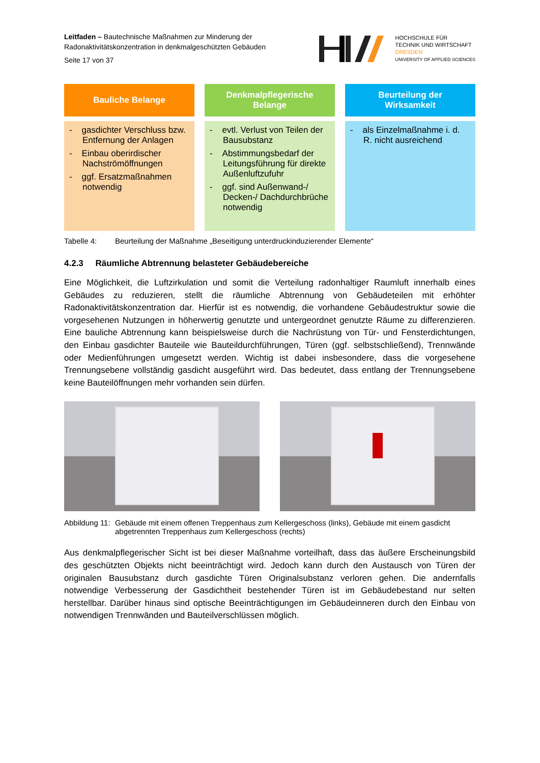Leitfaden – Bautechnische Maßnahmen zur Minderung der
Radonaktivitätskonzentration in denkmalgeschützten Gebäuden
Seite 17 von 37
HOCHSCHULE FÜR
TECHNIK UND WIRTSCHAFT
DRESDEN
UNIVERSITY OF APPLIED SCIENCES
| Bauliche Belange | Denkmalpflegerische Belange | Beurteilung der Wirksamkeit |
| --- | --- | --- |
| - gasdichter Verschluss bzw. Entfernung der Anlagen - Einbau oberirdischer Nachströmöffnungen - ggf. Ersatzmaßnahmen notwendig | - evtl. Verlust von Teilen der Bausubstanz - Abstimmungsbedarf der Leitungsführung für direkte Außenluftzufuhr - ggf. sind Außenwand-/ Decken-/ Dachdurchbrüche notwendig | - als Einzelmaßnahme i. d. R. nicht ausreichend |
Tabelle 4: Beurteilung der Maßnahme „Beseitigung unterdruckinduzierender Elemente“
4.2.3 Räumliche Abtrennung belasteter Gebäudebereiche
Eine Möglichkeit, die Luftzirkulation und somit die Verteilung radonhaltiger Raumluft innerhalb eines Gebäudes zu reduzieren, stellt die räumliche Abtrennung von Gebäudeteilen mit erhöhter Radonaktivitätskonzentration dar. Hierfür ist es notwendig, die vorhandene Gebäudestruktur sowie die vorgesehenen Nutzungen in höherwertig genutzte und untergeordnet genutzte Räume zu differenzieren. Eine bauliche Abtrennung kann beispielsweise durch die Nachrüstung von Tür- und Fensterdichtungen, den Einbau gasdichter Bauteile wie Bauteildurchführungen, Türen (ggf. selbstschließend), Trennwände oder Medienführungen umgesetzt werden. Wichtig ist dabei insbesondere, dass die vorgesehene Trennungsebene vollständig gasdicht ausgeführt wird. Das bedeutet, dass entlang der Trennungsebene keine Bauteilöffnungen mehr vorhanden sein dürfen.
Abbildung 11: Gebäude mit einem offenen Treppenhaus zum Kellergeschoss (links), Gebäude mit einem gasdicht abgetrennten Treppenhaus zum Kellergeschoss (rechts)
Aus denkmalpflegerischer Sicht ist bei dieser Maßnahme vorteilhaft, dass das äußere Erscheinungsbild des geschützten Objekts nicht beeinträchtigt wird. Jedoch kann durch den Austausch von Türen der originalen Bausubstanz durch gasdichte Türen Originalsubstanz verloren gehen. Die andernfalls notwendige Verbesserung der Gasdichtheit bestehender Türen ist im Gebäudebestand nur selten herstellbar. Darüber hinaus sind optische Beeinträchtigungen im Gebäudeinneren durch den Einbau von notwendigen Trennwänden und Bauteilverschlüssen möglich.